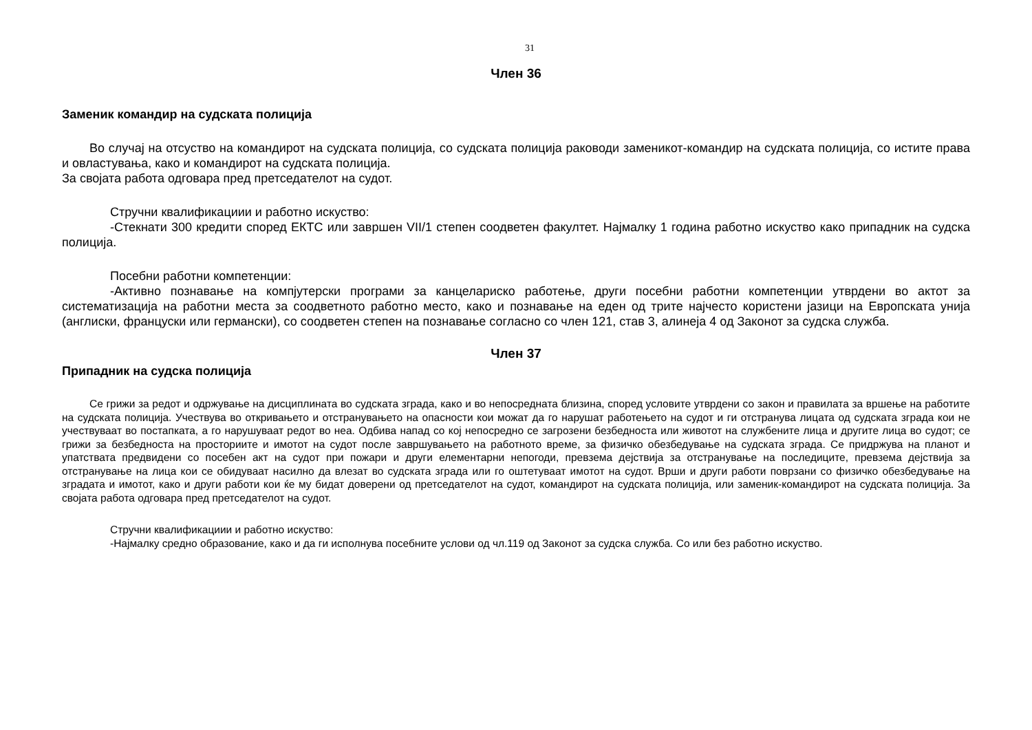31
Член 36
Заменик командир на судската полиција
Во случај на отсуство на командирот на судската полиција, со судската полиција раководи заменикот-командир на судската полиција, со истите права и овластувања, како и командирот на судската полиција.
За својата работа одговара пред претседателот на судот.
Стручни квалификациии и работно искуство:
-Стекнати 300 кредити според ЕКТС или завршен VII/1 степен соодветен факултет. Најмалку 1 година работно искуство како припадник на судска полиција.
Посебни работни компетенции:
-Активно познавање на компјутерски програми за канцелариско работење, други посебни работни компетенции утврдени во актот за систематизација на работни места за соодветното работно место, како и познавање на еден од трите најчесто користени јазици на Европската унија (англиски, француски или германски), со соодветен степен на познавање согласно со член 121, став 3, алинеја 4 од Законот за судска служба.
Член 37
Припадник на судска полиција
Се грижи за редот и одржување на дисциплината во судската зграда, како и во непосредната близина, според условите утврдени со закон и правилата за вршење на работите на судската полиција. Учествува во откривањето и отстранувањето на опасности кои можат да го нарушат работењето на судот и ги отстранува лицата од судската зграда кои не учествуваат во постапката, а го нарушуваат редот во неа. Одбива напад со кој непосредно се загрозени безбедноста или животот на службените лица и другите лица во судот; се грижи за безбедноста на просториите и имотот на судот после завршувањето на работното време, за физичко обезбедување на судската зграда. Се придржува на планот и упатствата предвидени со посебен акт на судот при пожари и други елементарни непогоди, превзема дејствија за отстранување на последиците, превзема дејствија за отстранување на лица кои се обидуваат насилно да влезат во судската зграда или го оштетуваат имотот на судот. Врши и други работи поврзани со физичко обезбедување на зградата и имотот, како и други работи кои ќе му бидат доверени од претседателот на судот, командирот на судската полиција, или заменик-командирот на судската полиција. За својата работа одговара пред претседателот на судот.
Стручни квалификациии и работно искуство:
-Најмалку средно образование, како и да ги исполнува посебните услови од чл.119 од Законот за судска служба. Со или без работно искуство.